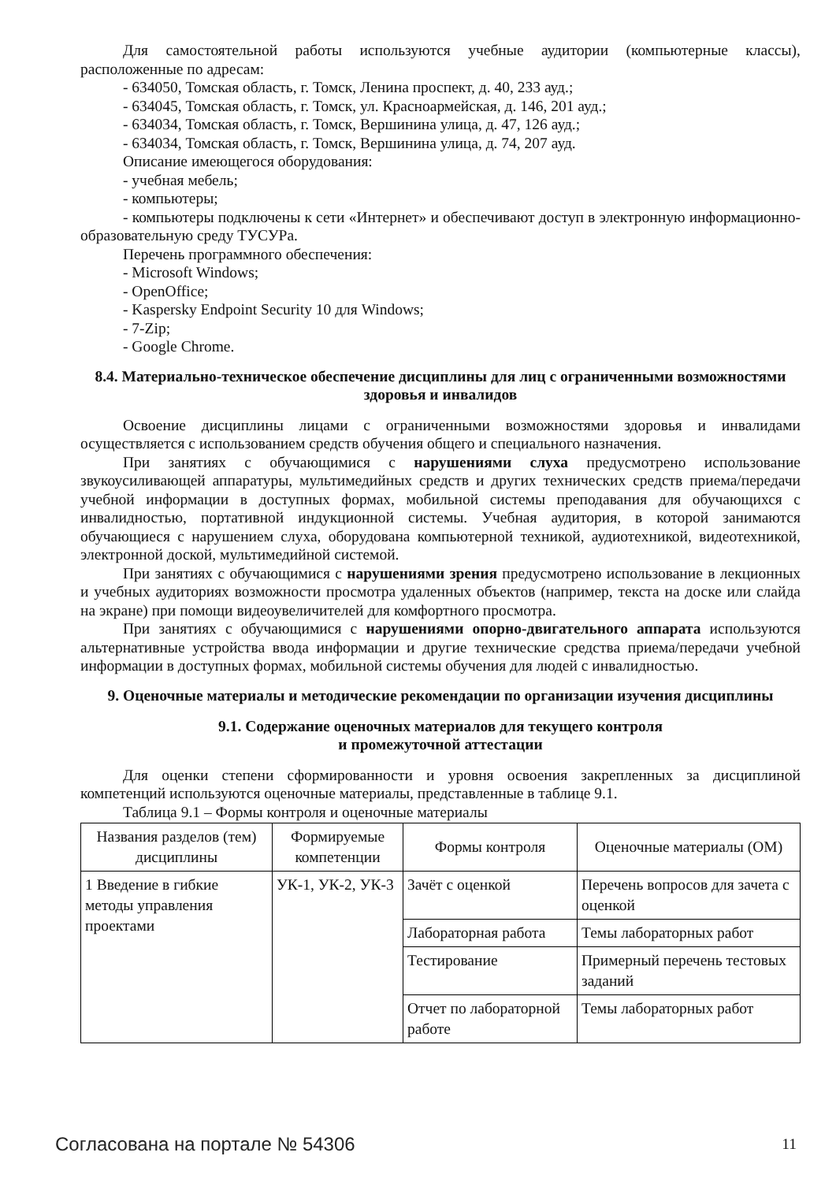Для самостоятельной работы используются учебные аудитории (компьютерные классы), расположенные по адресам:
- 634050, Томская область, г. Томск, Ленина проспект, д. 40, 233 ауд.;
- 634045, Томская область, г. Томск, ул. Красноармейская, д. 146, 201 ауд.;
- 634034, Томская область, г. Томск, Вершинина улица, д. 47, 126 ауд.;
- 634034, Томская область, г. Томск, Вершинина улица, д. 74, 207 ауд.
Описание имеющегося оборудования:
- учебная мебель;
- компьютеры;
- компьютеры подключены к сети «Интернет» и обеспечивают доступ в электронную информационно-образовательную среду ТУСУРа.
Перечень программного обеспечения:
- Microsoft Windows;
- OpenOffice;
- Kaspersky Endpoint Security 10 для Windows;
- 7-Zip;
- Google Chrome.
8.4. Материально-техническое обеспечение дисциплины для лиц с ограниченными возможностями здоровья и инвалидов
Освоение дисциплины лицами с ограниченными возможностями здоровья и инвалидами осуществляется с использованием средств обучения общего и специального назначения.
При занятиях с обучающимися с нарушениями слуха предусмотрено использование звукоусиливающей аппаратуры, мультимедийных средств и других технических средств приема/передачи учебной информации в доступных формах, мобильной системы преподавания для обучающихся с инвалидностью, портативной индукционной системы. Учебная аудитория, в которой занимаются обучающиеся с нарушением слуха, оборудована компьютерной техникой, аудиотехникой, видеотехникой, электронной доской, мультимедийной системой.
При занятиях с обучающимися с нарушениями зрения предусмотрено использование в лекционных и учебных аудиториях возможности просмотра удаленных объектов (например, текста на доске или слайда на экране) при помощи видеоувеличителей для комфортного просмотра.
При занятиях с обучающимися с нарушениями опорно-двигательного аппарата используются альтернативные устройства ввода информации и другие технические средства приема/передачи учебной информации в доступных формах, мобильной системы обучения для людей с инвалидностью.
9. Оценочные материалы и методические рекомендации по организации изучения дисциплины
9.1. Содержание оценочных материалов для текущего контроля
и промежуточной аттестации
Для оценки степени сформированности и уровня освоения закрепленных за дисциплиной компетенций используются оценочные материалы, представленные в таблице 9.1.
Таблица 9.1 – Формы контроля и оценочные материалы
| Названия разделов (тем) дисциплины | Формируемые компетенции | Формы контроля | Оценочные материалы (ОМ) |
| --- | --- | --- | --- |
| 1 Введение в гибкие методы управления проектами | УК-1, УК-2, УК-3 | Зачёт с оценкой | Перечень вопросов для зачета с оценкой |
| | | Лабораторная работа | Темы лабораторных работ |
| | | Тестирование | Примерный перечень тестовых заданий |
| | | Отчет по лабораторной работе | Темы лабораторных работ |
Согласована на портале № 54306 11